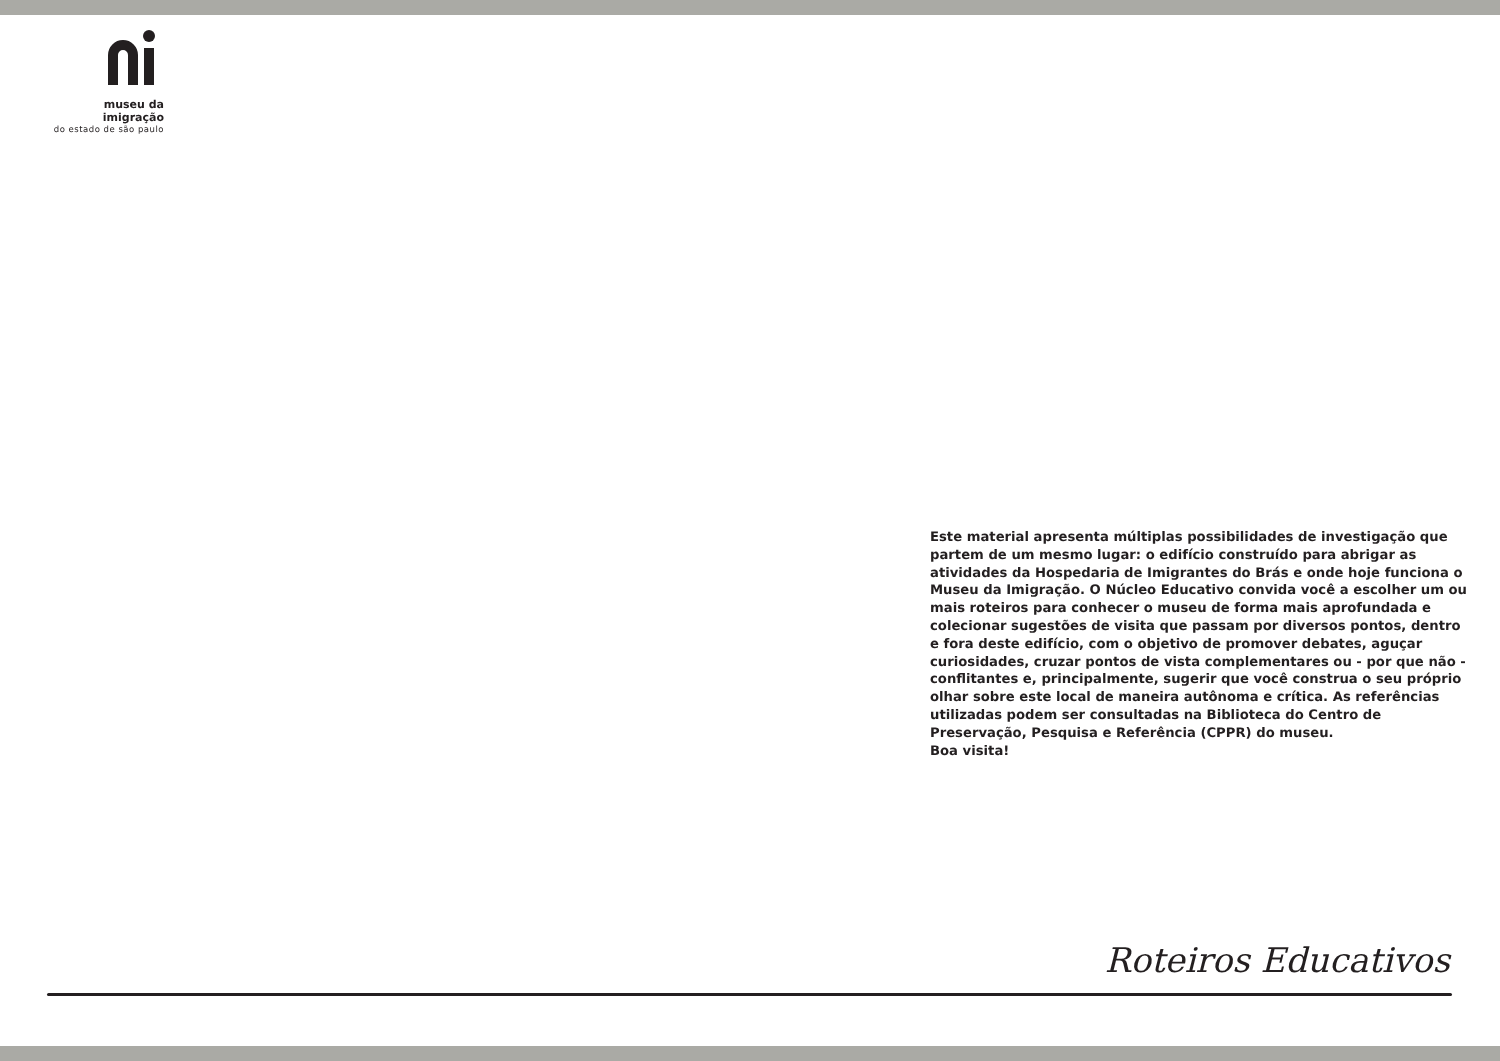museu da imigração
do estado de são paulo
Este material apresenta múltiplas possibilidades de investigação que partem de um mesmo lugar: o edifício construído para abrigar as atividades da Hospedaria de Imigrantes do Brás e onde hoje funciona o Museu da Imigração. O Núcleo Educativo convida você a escolher um ou mais roteiros para conhecer o museu de forma mais aprofundada e colecionar sugestões de visita que passam por diversos pontos, dentro e fora deste edifício, com o objetivo de promover debates, aguçar curiosidades, cruzar pontos de vista complementares ou - por que não - conflitantes e, principalmente, sugerir que você construa o seu próprio olhar sobre este local de maneira autônoma e crítica. As referências utilizadas podem ser consultadas na Biblioteca do Centro de Preservação, Pesquisa e Referência (CPPR) do museu.
Boa visita!
Roteiros Educativos